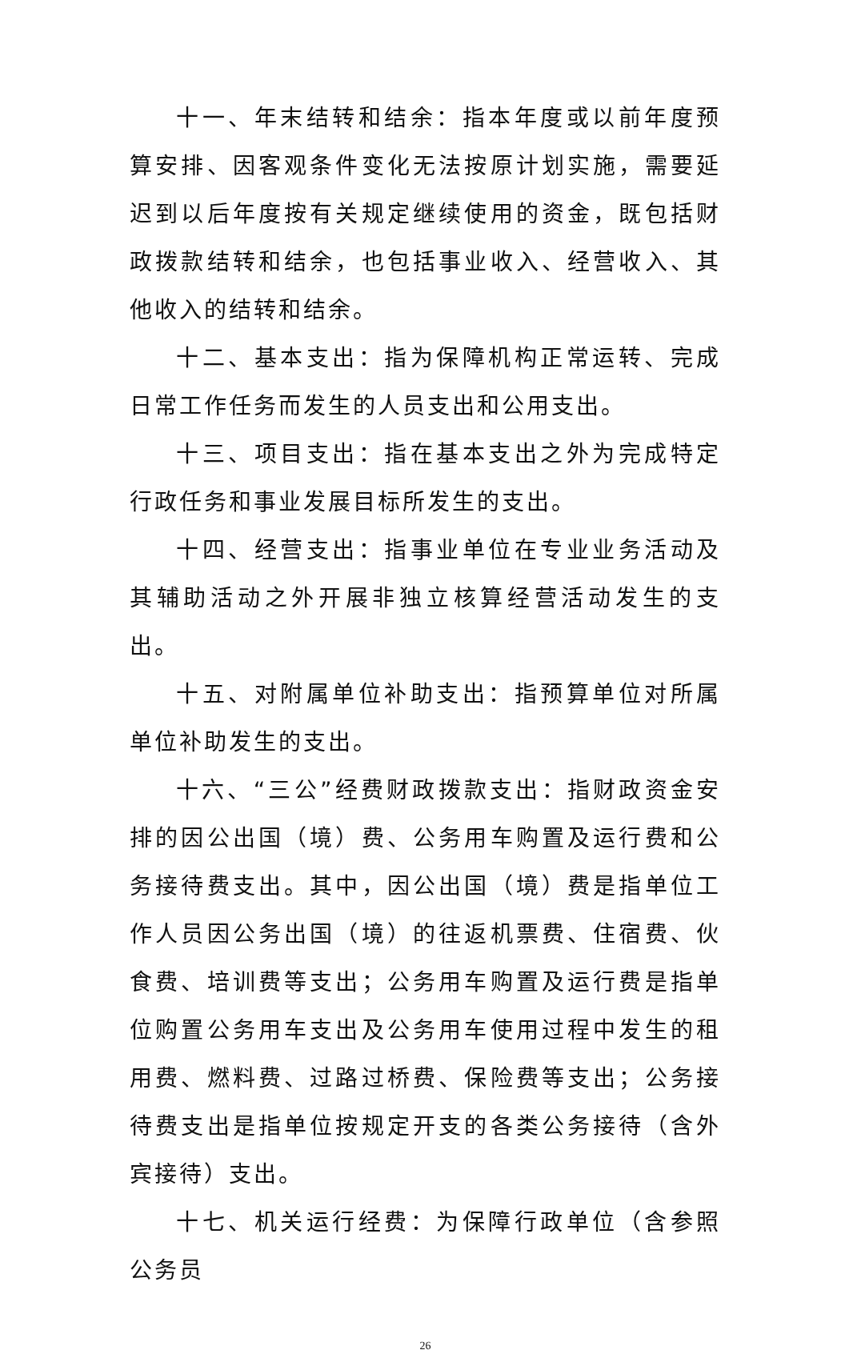十一、年末结转和结余：指本年度或以前年度预算安排、因客观条件变化无法按原计划实施，需要延迟到以后年度按有关规定继续使用的资金，既包括财政拨款结转和结余，也包括事业收入、经营收入、其他收入的结转和结余。
十二、基本支出：指为保障机构正常运转、完成日常工作任务而发生的人员支出和公用支出。
十三、项目支出：指在基本支出之外为完成特定行政任务和事业发展目标所发生的支出。
十四、经营支出：指事业单位在专业业务活动及其辅助活动之外开展非独立核算经营活动发生的支出。
十五、对附属单位补助支出：指预算单位对所属单位补助发生的支出。
十六、“三公”经费财政拨款支出：指财政资金安排的因公出国（境）费、公务用车购置及运行费和公务接待费支出。其中，因公出国（境）费是指单位工作人员因公务出国（境）的往返机票费、住宿费、伙食费、培训费等支出；公务用车购置及运行费是指单位购置公务用车支出及公务用车使用过程中发生的租用费、燃料费、过路过桥费、保险费等支出；公务接待费支出是指单位按规定开支的各类公务接待（含外宾接待）支出。
十七、机关运行经费：为保障行政单位（含参照公务员
26